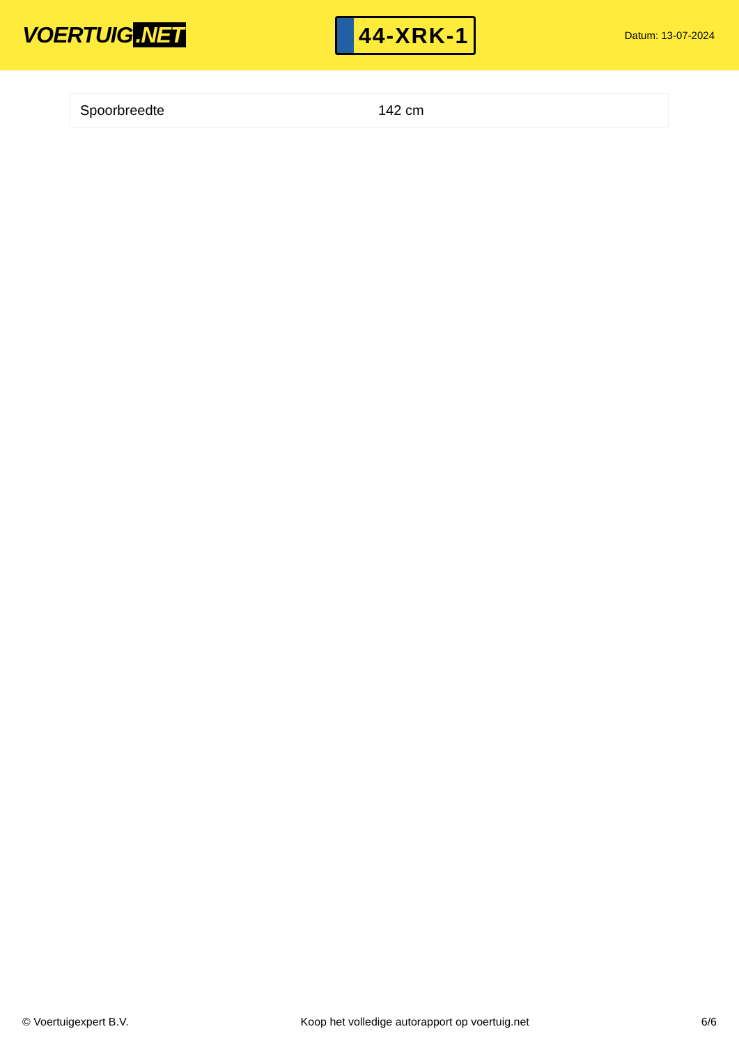VOERTUIG.NET
44-XRK-1
Datum: 13-07-2024
| Spoorbreedte | 142 cm |
© Voertuigexpert B.V. Koop het volledige autorapport op voertuig.net
6/6